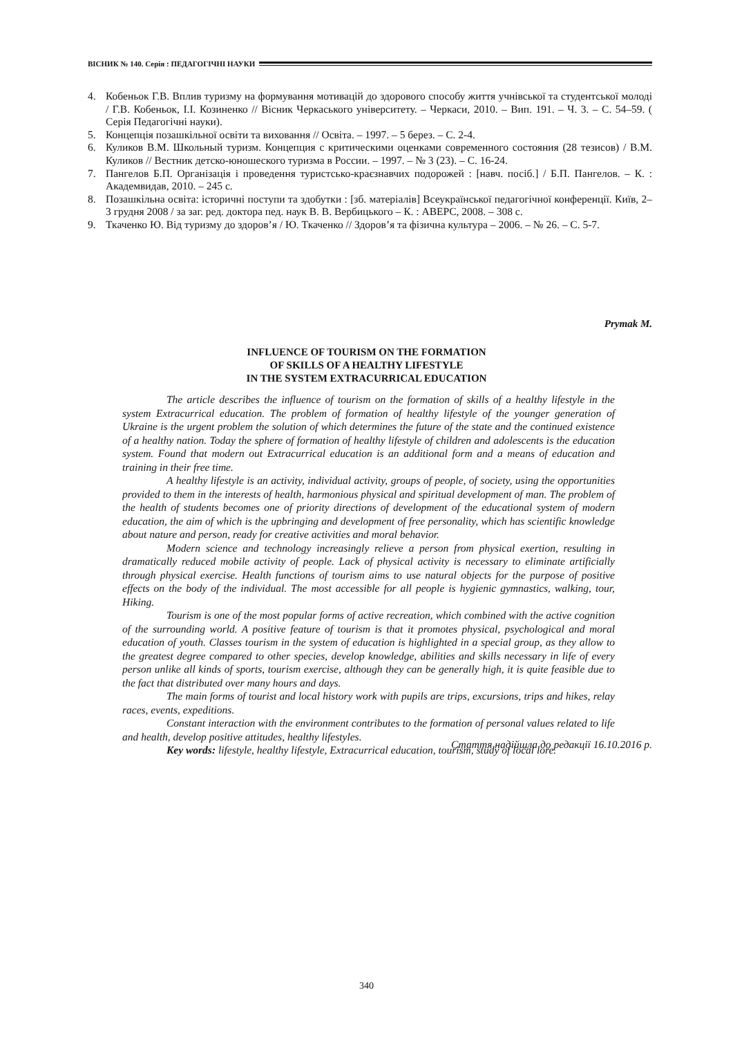ВІСНИК № 140. Серія : ПЕДАГОГІЧНІ НАУКИ
4. Кобеньок Г.В. Вплив туризму на формування мотивацій до здорового способу життя учнівської та студентської молоді / Г.В. Кобеньок, І.І. Козиненко // Вісник Черкаського університету. – Черкаси, 2010. – Вип. 191. – Ч. 3. – С. 54–59. ( Серія Педагогічні науки).
5. Концепція позашкільної освіти та виховання // Освіта. – 1997. – 5 берез. – С. 2-4.
6. Куликов В.М. Школьный туризм. Концепция с критическими оценками современного состояния (28 тезисов) / В.М. Куликов // Вестник детско-юношеского туризма в России. – 1997. – № 3 (23). – С. 16-24.
7. Пангелов Б.П. Організація і проведення туристсько-краєзнавчих подорожей : [навч. посіб.] / Б.П. Пангелов. – К. : Академвидав, 2010. – 245 с.
8. Позашкільна освіта: історичні поступи та здобутки : [зб. матеріалів] Всеукраїнської педагогічної конференції. Київ, 2–3 грудня 2008 / за заг. ред. доктора пед. наук В. В. Вербицького – К. : АВЕРС, 2008. – 308 с.
9. Ткаченко Ю. Від туризму до здоров’я / Ю. Ткаченко // Здоров’я та фізична культура – 2006. – № 26. – С. 5-7.
Prymak M.
INFLUENCE OF TOURISM ON THE FORMATION
OF SKILLS OF A HEALTHY LIFESTYLE
IN THE SYSTEM EXTRACURRICAL EDUCATION
The article describes the influence of tourism on the formation of skills of a healthy lifestyle in the system Extracurrical education. The problem of formation of healthy lifestyle of the younger generation of Ukraine is the urgent problem the solution of which determines the future of the state and the continued existence of a healthy nation. Today the sphere of formation of healthy lifestyle of children and adolescents is the education system. Found that modern out Extracurrical education is an additional form and a means of education and training in their free time.
A healthy lifestyle is an activity, individual activity, groups of people, of society, using the opportunities provided to them in the interests of health, harmonious physical and spiritual development of man. The problem of the health of students becomes one of priority directions of development of the educational system of modern education, the aim of which is the upbringing and development of free personality, which has scientific knowledge about nature and person, ready for creative activities and moral behavior.
Modern science and technology increasingly relieve a person from physical exertion, resulting in dramatically reduced mobile activity of people. Lack of physical activity is necessary to eliminate artificially through physical exercise. Health functions of tourism aims to use natural objects for the purpose of positive effects on the body of the individual. The most accessible for all people is hygienic gymnastics, walking, tour, Hiking.
Tourism is one of the most popular forms of active recreation, which combined with the active cognition of the surrounding world. A positive feature of tourism is that it promotes physical, psychological and moral education of youth. Classes tourism in the system of education is highlighted in a special group, as they allow to the greatest degree compared to other species, develop knowledge, abilities and skills necessary in life of every person unlike all kinds of sports, tourism exercise, although they can be generally high, it is quite feasible due to the fact that distributed over many hours and days.
The main forms of tourist and local history work with pupils are trips, excursions, trips and hikes, relay races, events, expeditions.
Constant interaction with the environment contributes to the formation of personal values related to life and health, develop positive attitudes, healthy lifestyles.
Key words: lifestyle, healthy lifestyle, Extracurrical education, tourism, study of local lore.
Стаття надійшла до редакції 16.10.2016 р.
340